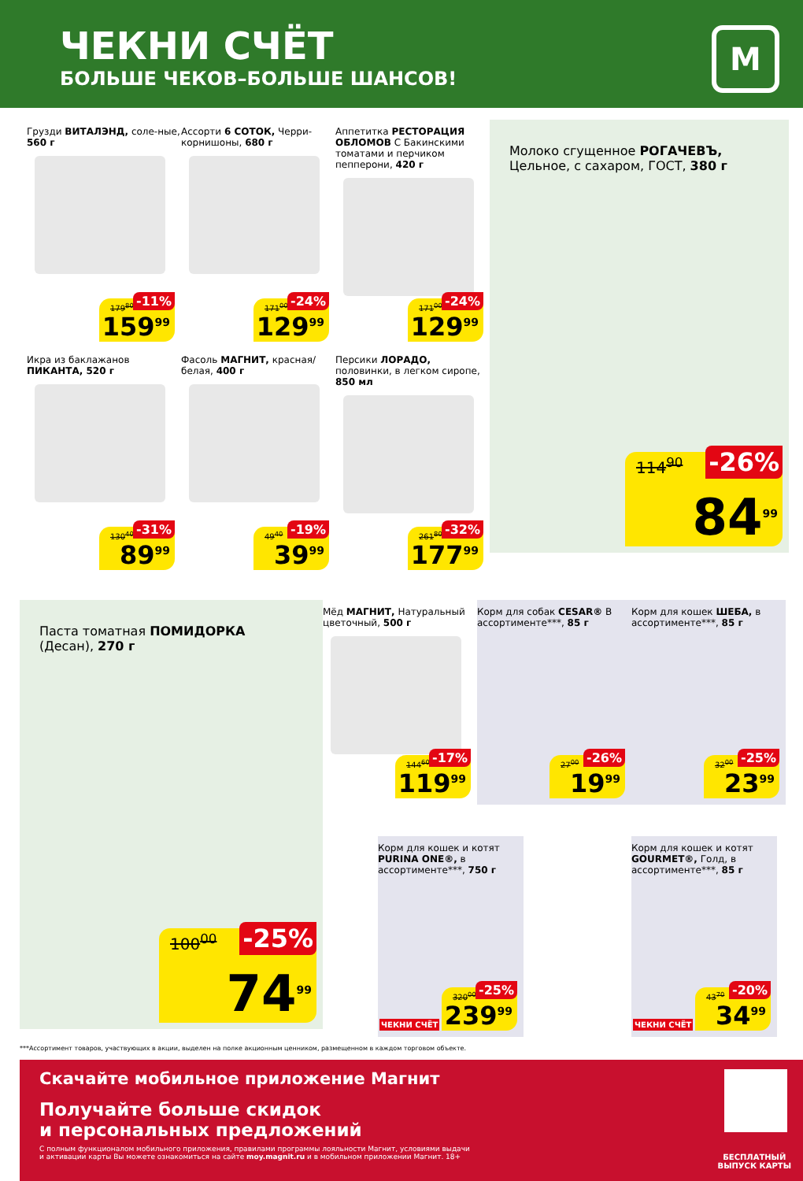ЧЕКНИ СЧЁТ
БОЛЬШЕ ЧЕКОВ–БОЛЬШЕ ШАНСОВ!
М
Грузди ВИТАЛЭНД, соле-ные, 560 г
179<sup>80</sup> -11%
159<sup>99</sup>
Ассорти 6 СОТОК, Черри-корнишоны, 680 г
171<sup>00</sup> -24%
129<sup>99</sup>
Аппетитка РЕСТОРАЦИЯ ОБЛОМОВ С Бакинскими томатами и перчиком пепперони, 420 г
171<sup>00</sup> -24%
129<sup>99</sup>
Молоко сгущенное РОГАЧЕВЪ, Цельное, с сахаром, ГОСТ, 380 г
114<sup>90</sup> -26%
84<sup>99</sup>
Икра из баклажанов ПИКАНТА, 520 г
130<sup>40</sup> -31%
89<sup>99</sup>
Фасоль МАГНИТ, красная/белая, 400 г
49<sup>40</sup> -19%
39<sup>99</sup>
Персики ЛОРАДО, половинки, в легком сиропе, 850 мл
261<sup>80</sup> -32%
177<sup>99</sup>
Паста томатная ПОМИДОРКА (Десан), 270 г
100<sup>00</sup> -25%
74<sup>99</sup>
Мёд МАГНИТ, Натуральный цветочный, 500 г
144<sup>60</sup> -17%
119<sup>99</sup>
Корм для собак CESAR® В ассортименте***, 85 г
27<sup>00</sup> -26%
19<sup>99</sup>
Корм для кошек ШЕБА, в ассортименте***, 85 г
32<sup>00</sup> -25%
23<sup>99</sup>
Корм для кошек и котят PURINA ONE®, в ассортименте***, 750 г
ЧЕКНИ СЧЁТ
320<sup>00</sup> -25%
239<sup>99</sup>
Корм для кошек и котят GOURMET®, Голд, в ассортименте***, 85 г
ЧЕКНИ СЧЁТ 43<sup>70</sup> -20%
34<sup>99</sup>
***Ассортимент товаров, участвующих в акции, выделен на полке акционным ценником, размещенном в каждом торговом объекте.
Скачайте мобильное приложение Магнит
Получайте больше скидок
и персональных предложений
С полным функционалом мобильного приложения, правилами программы лояльности Магнит, условиями выдачи
и активации карты Вы можете ознакомиться на сайте moy.magnit.ru и в мобильном приложении Магнит. 18+
БЕСПЛАТНЫЙ
ВЫПУСК КАРТЫ